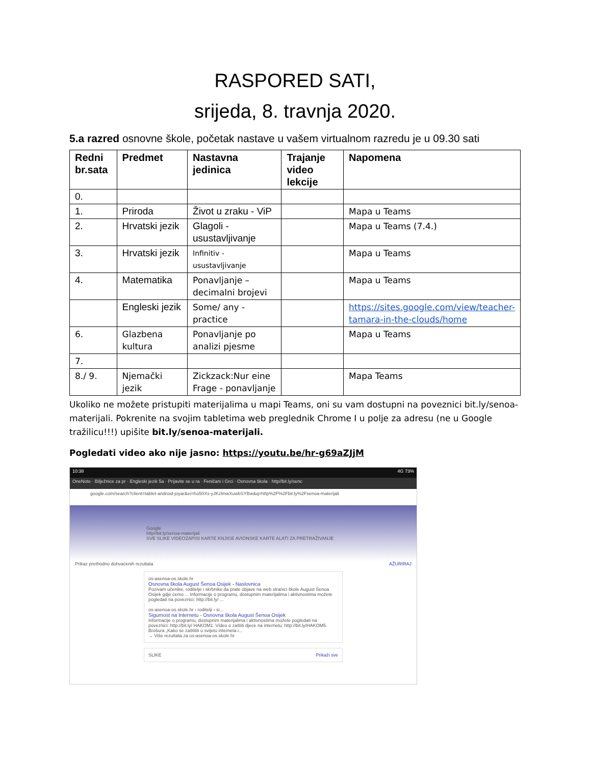RASPORED SATI,
srijeda, 8. travnja 2020.
5.a razred osnovne škole, početak nastave u vašem virtualnom razredu je u 09.30 sati
| Redni br.sata | Predmet | Nastavna jedinica | Trajanje video lekcije | Napomena |
| --- | --- | --- | --- | --- |
| 0. | | | | |
| 1. | Priroda | Život u zraku - ViP | | Mapa u Teams |
| 2. | Hrvatski jezik | Glagoli - usustavljivanje | | Mapa u Teams (7.4.) |
| 3. | Hrvatski jezik | Infinitiv - usustavljivanje | | Mapa u Teams |
| 4. | Matematika | Ponavljanje – decimalni brojevi | | Mapa u Teams |
| | Engleski jezik | Some/ any - practice | | https://sites.google.com/view/teacher-tamara-in-the-clouds/home |
| 6. | Glazbena kultura | Ponavljanje po analizi pjesme | | Mapa u Teams |
| 7. | | | | |
| 8./ 9. | Njemački jezik | Zickzack:Nur eine Frage - ponavljanje | | Mapa Teams |
Ukoliko ne možete pristupiti materijalima u mapi Teams, oni su vam dostupni na poveznici bit.ly/senoa-materijali. Pokrenite na svojim tabletima web preglednik Chrome I u polje za adresu (ne u Google tražilicu!!!) upišite bit.ly/senoa-materijali.
Pogledati video ako nije jasno: https://youtu.be/hr-g69aZJjM
10:38 4G 73%
OneNote · Bilježnice za pr · Engleski jezik 5a · Prijavite se u ra · Feničani i Grci · Osnovna škola · http//bit.ly/senc
google.com/search?client=tablet-android-joyar&ei=ho50Xs-yJKzlmwXuwbSYBw&q=http%2F%2Fbit.ly%2Fsenoa-materijali
Google
http//bit.ly/senoa-materijali
SVE SLIKE VIDEOZAPISI KARTE KNJIGE AVIONSKE KARTE ALATI ZA PRETRAŽIVANJE
Prikaz prethodno dohvaćenih rezultata AŽURIRAJ
os-asenoa-os.skole.hr
Osnovna škola August Šenoa Osijek - Naslovnica
Pozivam učenike, roditelje i skrbnike da prate objave na web stranici škole August Šenoa Osijek gdje ćemo ... Informacije o programu, dostupnim materijalima i aktivnostima možete pogledati na poveznici: http://bit.ly/ ...
os-asenoa-os.skole.hr › roditelji › si...
Sigurnost na Internetu - Osnovna škola August Šenoa Osijek
Informacije o programu, dostupnim materijalima i aktivnostima možete pogledati na poveznici: http://bit.ly/ HAKOM1. Video o zaštiti djece na internetu: http://bit.ly/HAKOM5. Brošura „Kako se zaštititi u svijetu interneta i...
→ Više rezultata za os-asenoa-os.skole.hr
SLIKE Prikaži sve